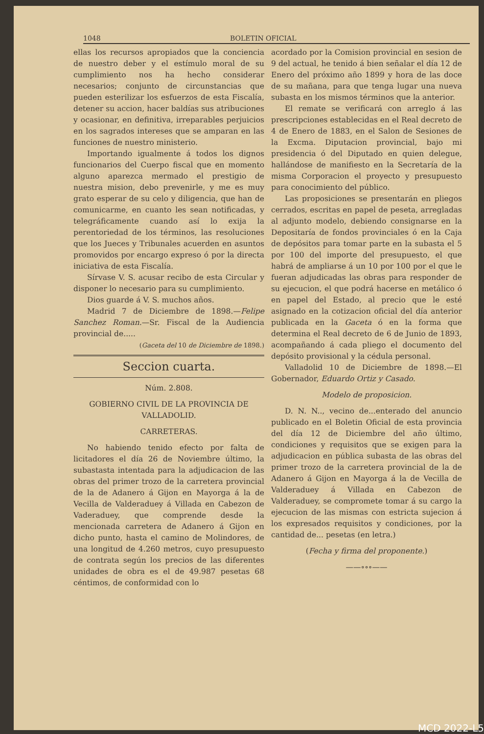1048 BOLETIN OFICIAL
ellas los recursos apropiados que la conciencia de nuestro deber y el estímulo moral de su cumplimiento nos ha hecho considerar necesarios; conjunto de circunstancias que pueden esterilizar los esfuerzos de esta Fiscalía, detener su accion, hacer baldías sus atribuciones y ocasionar, en definitiva, irreparables perjuicios en los sagrados intereses que se amparan en las funciones de nuestro ministerio.
Importando igualmente á todos los dignos funcionarios del Cuerpo fiscal que en momento alguno aparezca mermado el prestigio de nuestra mision, debo prevenirle, y me es muy grato esperar de su celo y diligencia, que han de comunicarme, en cuanto les sean notificadas, y telegráficamente cuando así lo exija la perentoriedad de los términos, las resoluciones que los Jueces y Tribunales acuerden en asuntos promovidos por encargo expreso ó por la directa iniciativa de esta Fiscalía.
Sírvase V. S. acusar recibo de esta Circular y disponer lo necesario para su cumplimiento.
Dios guarde á V. S. muchos años.
Madrid 7 de Diciembre de 1898.—Felipe Sanchez Roman.—Sr. Fiscal de la Audiencia provincial de.....
(Gaceta del 10 de Diciembre de 1898.)
Seccion cuarta.
Núm. 2.808.
GOBIERNO CIVIL DE LA PROVINCIA DE VALLADOLID.
CARRETERAS.
No habiendo tenido efecto por falta de licitadores el día 26 de Noviembre último, la subastasta intentada para la adjudicacion de las obras del primer trozo de la carretera provincial de la de Adanero á Gijon en Mayorga á la de Vecilla de Valderaduey á Villada en Cabezon de Vaderaduey, que comprende desde la mencionada carretera de Adanero á Gijon en dicho punto, hasta el camino de Molindores, de una longitud de 4.260 metros, cuyo presupuesto de contrata según los precios de las diferentes unidades de obra es el de 49.987 pesetas 68 céntimos, de conformidad con lo
acordado por la Comision provincial en sesion de 9 del actual, he tenido á bien señalar el día 12 de Enero del próximo año 1899 y hora de las doce de su mañana, para que tenga lugar una nueva subasta en los mismos términos que la anterior.
El remate se verificará con arreglo á las prescripciones establecidas en el Real decreto de 4 de Enero de 1883, en el Salon de Sesiones de la Excma. Diputacion provincial, bajo mi presidencia ó del Diputado en quien delegue, hallándose de manifiesto en la Secretaría de la misma Corporacion el proyecto y presupuesto para conocimiento del público.
Las proposiciones se presentarán en pliegos cerrados, escritas en papel de peseta, arregladas al adjunto modelo, debiendo consignarse en la Depositaría de fondos provinciales ó en la Caja de depósitos para tomar parte en la subasta el 5 por 100 del importe del presupuesto, el que habrá de ampliarse á un 10 por 100 por el que le fueran adjudicadas las obras para responder de su ejecucion, el que podrá hacerse en metálico ó en papel del Estado, al precio que le esté asignado en la cotizacion oficial del día anterior publicada en la Gaceta ó en la forma que determina el Real decreto de 6 de Junio de 1893, acompañando á cada pliego el documento del depósito provisional y la cédula personal.
Valladolid 10 de Diciembre de 1898.—El Gobernador, Eduardo Ortiz y Casado.
Modelo de proposicion.
D. N. N.., vecino de...enterado del anuncio publicado en el Boletin Oficial de esta provincia del día 12 de Diciembre del año último, condiciones y requisitos que se exigen para la adjudicacion en pública subasta de las obras del primer trozo de la carretera provincial de la de Adanero á Gijon en Mayorga á la de Vecilla de Valderaduey á Villada en Cabezon de Valderaduey, se compromete tomar á su cargo la ejecucion de las mismas con estricta sujecion á los expresados requisitos y condiciones, por la cantidad de... pesetas (en letra.)
(Fecha y firma del proponente.)
——∘∘∘——
MCD 2022-L5